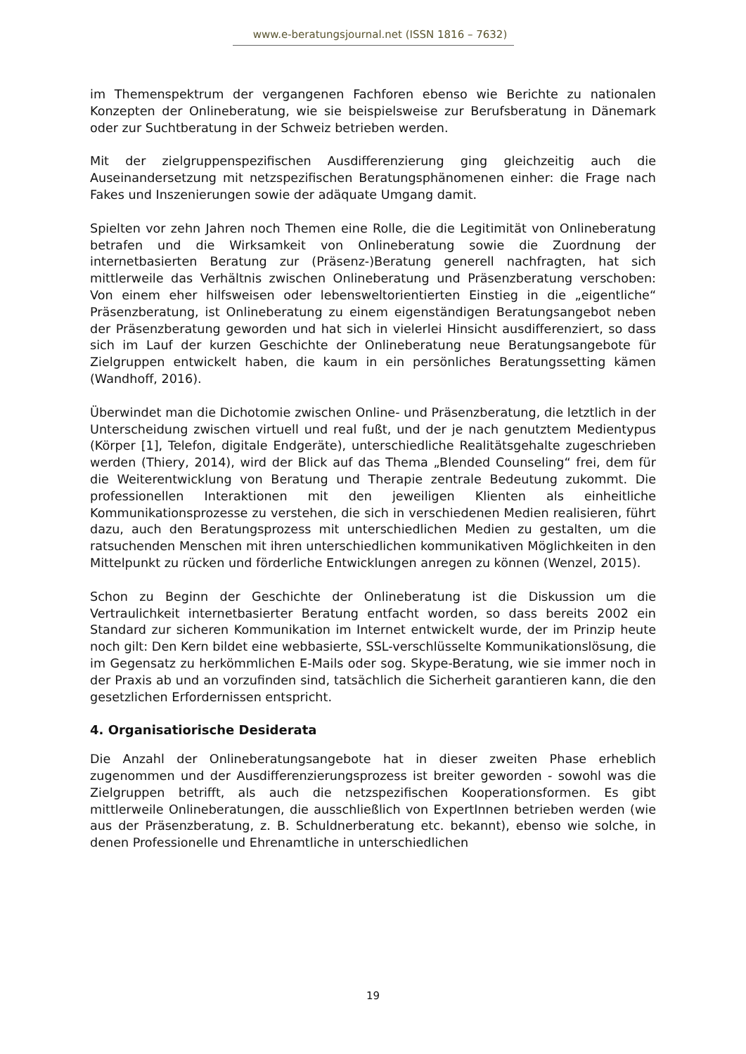www.e-beratungsjournal.net (ISSN 1816 – 7632)
im Themenspektrum der vergangenen Fachforen ebenso wie Berichte zu nationalen Konzepten der Onlineberatung, wie sie beispielsweise zur Berufsberatung in Dänemark oder zur Suchtberatung in der Schweiz betrieben werden.
Mit der zielgruppenspezifischen Ausdifferenzierung ging gleichzeitig auch die Auseinandersetzung mit netzspezifischen Beratungsphänomenen einher: die Frage nach Fakes und Inszenierungen sowie der adäquate Umgang damit.
Spielten vor zehn Jahren noch Themen eine Rolle, die die Legitimität von Onlineberatung betrafen und die Wirksamkeit von Onlineberatung sowie die Zuordnung der internetbasierten Beratung zur (Präsenz-)Beratung generell nachfragten, hat sich mittlerweile das Verhältnis zwischen Onlineberatung und Präsenzberatung verschoben: Von einem eher hilfsweisen oder lebensweltorientierten Einstieg in die „eigentliche“ Präsenzberatung, ist Onlineberatung zu einem eigenständigen Beratungsangebot neben der Präsenzberatung geworden und hat sich in vielerlei Hinsicht ausdifferenziert, so dass sich im Lauf der kurzen Geschichte der Onlineberatung neue Beratungsangebote für Zielgruppen entwickelt haben, die kaum in ein persönliches Beratungssetting kämen (Wandhoff, 2016).
Überwindet man die Dichotomie zwischen Online- und Präsenzberatung, die letztlich in der Unterscheidung zwischen virtuell und real fußt, und der je nach genutztem Medientypus (Körper [1], Telefon, digitale Endgeräte), unterschiedliche Realitätsgehalte zugeschrieben werden (Thiery, 2014), wird der Blick auf das Thema „Blended Counseling“ frei, dem für die Weiterentwicklung von Beratung und Therapie zentrale Bedeutung zukommt. Die professionellen Interaktionen mit den jeweiligen Klienten als einheitliche Kommunikationsprozesse zu verstehen, die sich in verschiedenen Medien realisieren, führt dazu, auch den Beratungsprozess mit unterschiedlichen Medien zu gestalten, um die ratsuchenden Menschen mit ihren unterschiedlichen kommunikativen Möglichkeiten in den Mittelpunkt zu rücken und förderliche Entwicklungen anregen zu können (Wenzel, 2015).
Schon zu Beginn der Geschichte der Onlineberatung ist die Diskussion um die Vertraulichkeit internetbasierter Beratung entfacht worden, so dass bereits 2002 ein Standard zur sicheren Kommunikation im Internet entwickelt wurde, der im Prinzip heute noch gilt: Den Kern bildet eine webbasierte, SSL-verschlüsselte Kommunikationslösung, die im Gegensatz zu herkömmlichen E-Mails oder sog. Skype-Beratung, wie sie immer noch in der Praxis ab und an vorzufinden sind, tatsächlich die Sicherheit garantieren kann, die den gesetzlichen Erfordernissen entspricht.
4. Organisatiorische Desiderata
Die Anzahl der Onlineberatungsangebote hat in dieser zweiten Phase erheblich zugenommen und der Ausdifferenzierungsprozess ist breiter geworden - sowohl was die Zielgruppen betrifft, als auch die netzspezifischen Kooperationsformen. Es gibt mittlerweile Onlineberatungen, die ausschließlich von ExpertInnen betrieben werden (wie aus der Präsenzberatung, z. B. Schuldnerberatung etc. bekannt), ebenso wie solche, in denen Professionelle und Ehrenamtliche in unterschiedlichen
19